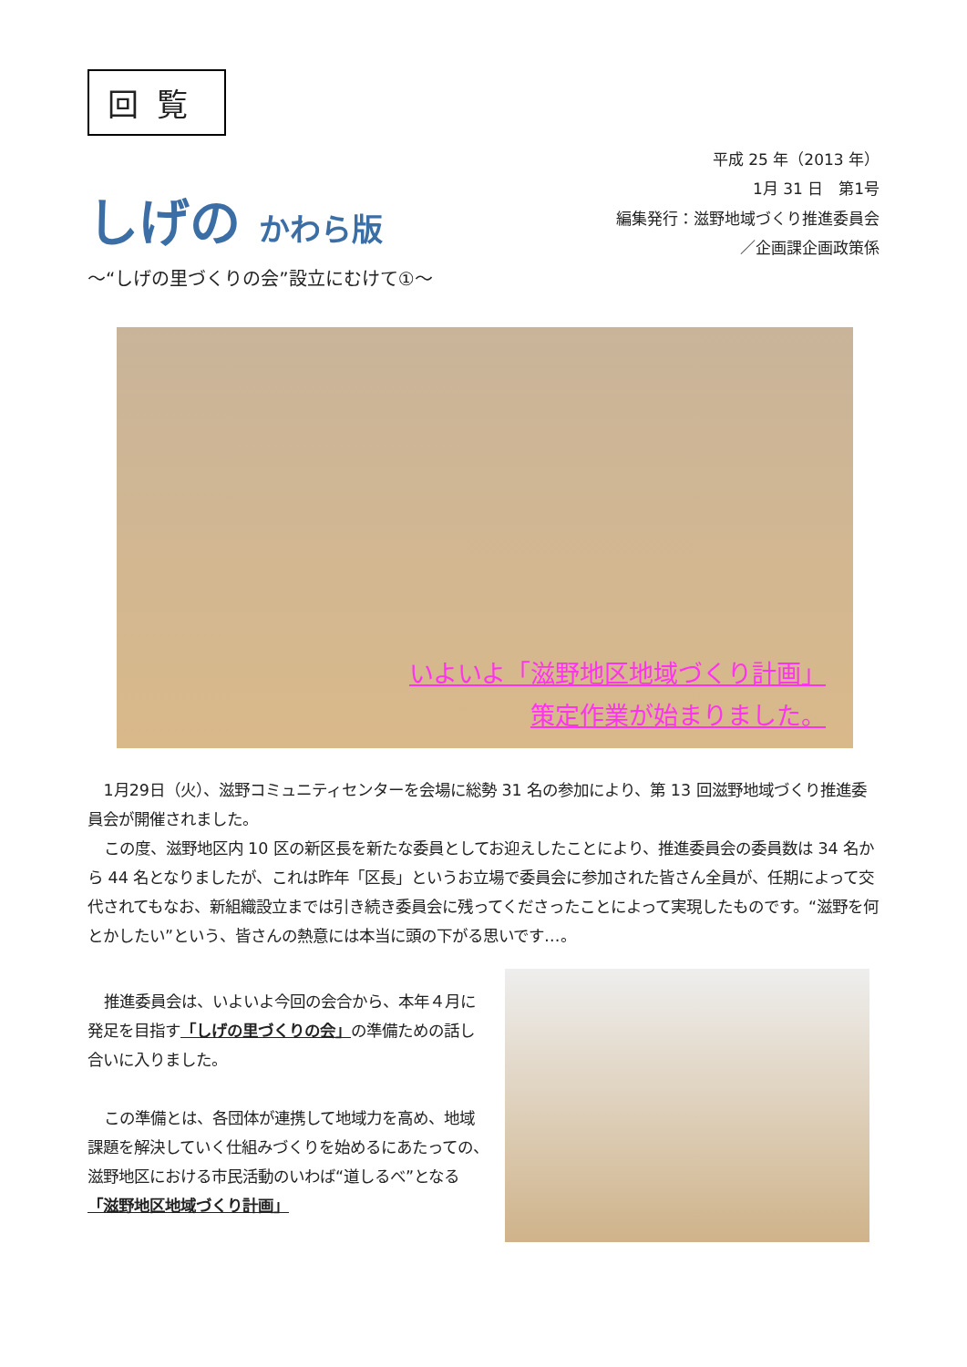回覧
しげの かわら版
～“しげの里づくりの会”設立にむけて①～
平成 25 年（2013 年）
1月 31 日　第1号
編集発行：滋野地域づくり推進委員会
／企画課企画政策係
いよいよ「滋野地区地域づくり計画」
策定作業が始まりました。
1月29日（火）、滋野コミュニティセンターを会場に総勢 31 名の参加により、第 13 回滋野地域づくり推進委員会が開催されました。
この度、滋野地区内 10 区の新区長を新たな委員としてお迎えしたことにより、推進委員会の委員数は 34 名から 44 名となりましたが、これは昨年「区長」というお立場で委員会に参加された皆さん全員が、任期によって交代されてもなお、新組織設立までは引き続き委員会に残ってくださったことによって実現したものです。“滋野を何とかしたい”という、皆さんの熱意には本当に頭の下がる思いです…。
推進委員会は、いよいよ今回の会合から、本年４月に発足を目指す「しげの里づくりの会」の準備ための話し合いに入りました。
この準備とは、各団体が連携して地域力を高め、地域課題を解決していく仕組みづくりを始めるにあたっての、滋野地区における市民活動のいわば“道しるべ”となる「滋野地区地域づくり計画」